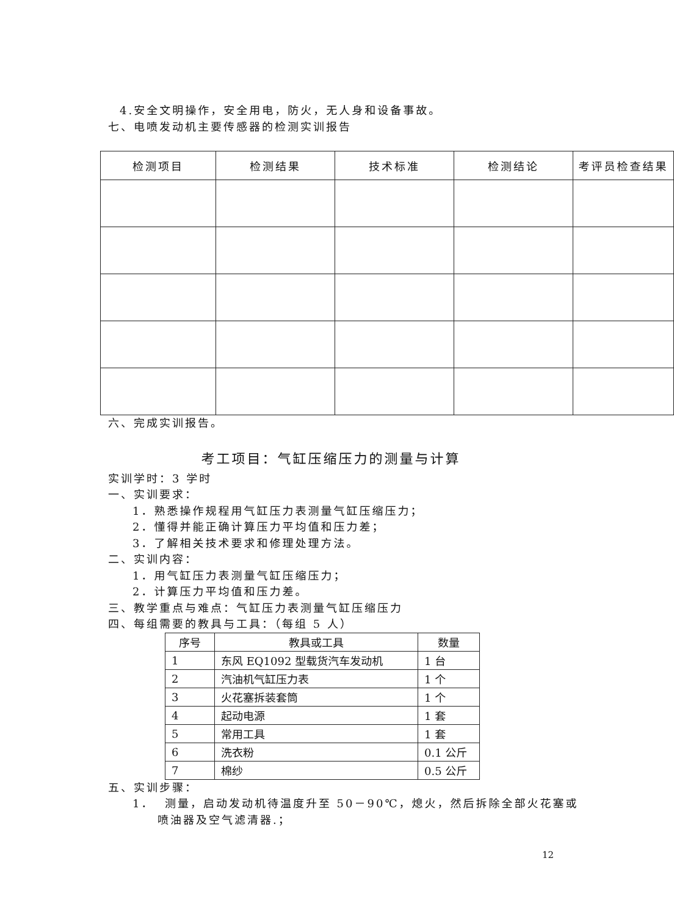4.安全文明操作，安全用电，防火，无人身和设备事故。
七、电喷发动机主要传感器的检测实训报告
| 检测项目 | 检测结果 | 技术标准 | 检测结论 | 考评员检查结果 |
| --- | --- | --- | --- | --- |
六、完成实训报告。
考工项目：气缸压缩压力的测量与计算
实训学时：3 学时
一、实训要求：
1．熟悉操作规程用气缸压力表测量气缸压缩压力；
2．懂得并能正确计算压力平均值和压力差；
3．了解相关技术要求和修理处理方法。
二、实训内容：
1．用气缸压力表测量气缸压缩压力；
2．计算压力平均值和压力差。
三、教学重点与难点：气缸压力表测量气缸压缩压力
四、每组需要的教具与工具：（每组 5 人）
| 序号 | 教具或工具 | 数量 |
| 1 | 东风 EQ1092 型载货汽车发动机 | 1 台 |
| 2 | 汽油机气缸压力表 | 1 个 |
| 3 | 火花塞拆装套筒 | 1 个 |
| 4 | 起动电源 | 1 套 |
| 5 | 常用工具 | 1 套 |
| 6 | 洗衣粉 | 0.1 公斤 |
| 7 | 棉纱 | 0.5 公斤 |
五、实训步骤：
1． 测量，启动发动机待温度升至 50－90℃，熄火，然后拆除全部火花塞或
喷油器及空气滤清器.；
12